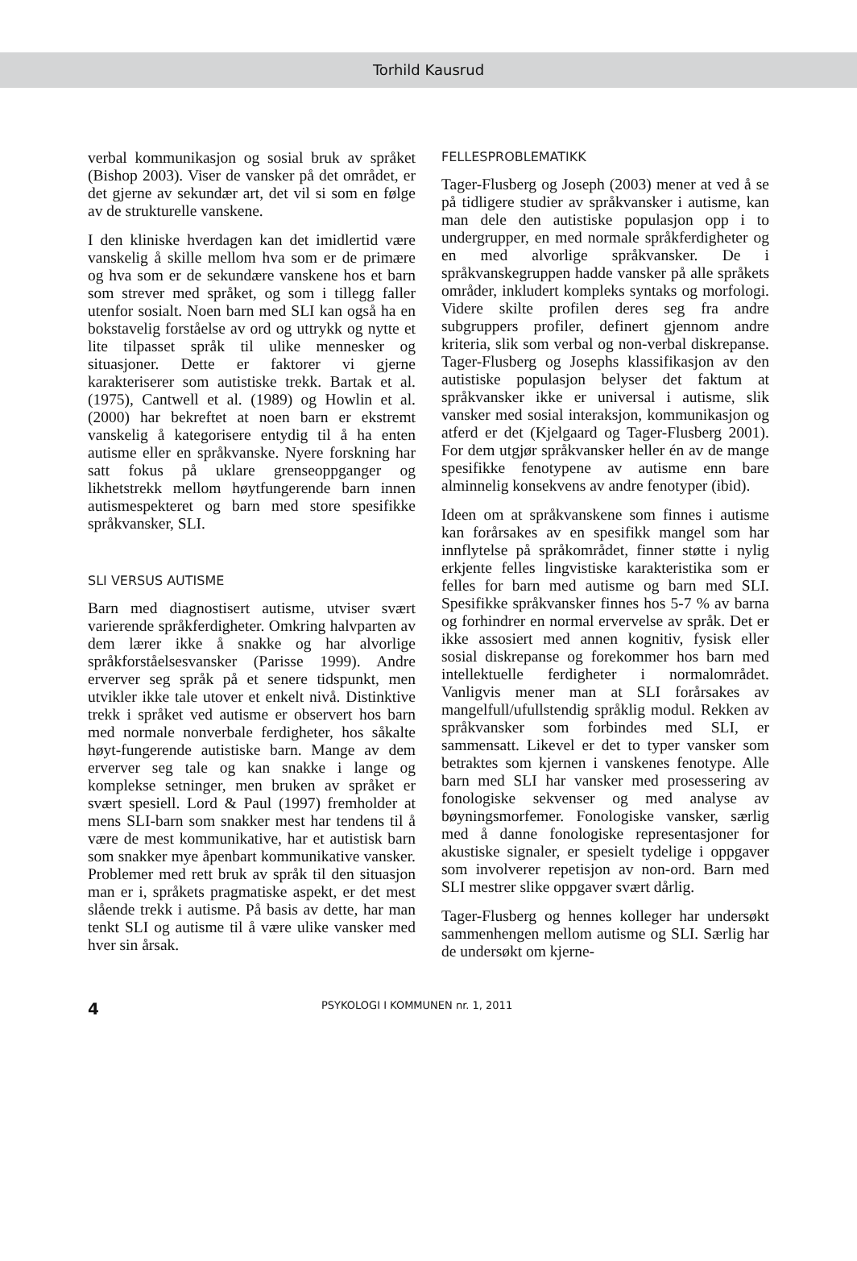Torhild Kausrud
verbal kommunikasjon og sosial bruk av språket (Bishop 2003). Viser de vansker på det området, er det gjerne av sekundær art, det vil si som en følge av de strukturelle vanskene.
I den kliniske hverdagen kan det imidlertid være vanskelig å skille mellom hva som er de primære og hva som er de sekundære vanskene hos et barn som strever med språket, og som i tillegg faller utenfor sosialt. Noen barn med SLI kan også ha en bokstavelig forståelse av ord og uttrykk og nytte et lite tilpasset språk til ulike mennesker og situasjoner. Dette er faktorer vi gjerne karakteriserer som autistiske trekk. Bartak et al. (1975), Cantwell et al. (1989) og Howlin et al. (2000) har bekreftet at noen barn er ekstremt vanskelig å kategorisere entydig til å ha enten autisme eller en språkvanske. Nyere forskning har satt fokus på uklare grenseoppganger og likhetstrekk mellom høytfungerende barn innen autismespekteret og barn med store spesifikke språkvansker, SLI.
SLI VERSUS AUTISME
Barn med diagnostisert autisme, utviser svært varierende språkferdigheter. Omkring halvparten av dem lærer ikke å snakke og har alvorlige språkforståelsesvansker (Parisse 1999). Andre erverver seg språk på et senere tidspunkt, men utvikler ikke tale utover et enkelt nivå. Distinktive trekk i språket ved autisme er observert hos barn med normale nonverbale ferdigheter, hos såkalte høyt-fungerende autistiske barn. Mange av dem erverver seg tale og kan snakke i lange og komplekse setninger, men bruken av språket er svært spesiell. Lord & Paul (1997) fremholder at mens SLI-barn som snakker mest har tendens til å være de mest kommunikative, har et autistisk barn som snakker mye åpenbart kommunikative vansker. Problemer med rett bruk av språk til den situasjon man er i, språkets pragmatiske aspekt, er det mest slående trekk i autisme. På basis av dette, har man tenkt SLI og autisme til å være ulike vansker med hver sin årsak.
FELLESPROBLEMATIKK
Tager-Flusberg og Joseph (2003) mener at ved å se på tidligere studier av språkvansker i autisme, kan man dele den autistiske populasjon opp i to undergrupper, en med normale språkferdigheter og en med alvorlige språkvansker. De i språkvanskegruppen hadde vansker på alle språkets områder, inkludert kompleks syntaks og morfologi. Videre skilte profilen deres seg fra andre subgruppers profiler, definert gjennom andre kriteria, slik som verbal og non-verbal diskrepanse. Tager-Flusberg og Josephs klassifikasjon av den autistiske populasjon belyser det faktum at språkvansker ikke er universal i autisme, slik vansker med sosial interaksjon, kommunikasjon og atferd er det (Kjelgaard og Tager-Flusberg 2001). For dem utgjør språkvansker heller én av de mange spesifikke fenotypene av autisme enn bare alminnelig konsekvens av andre fenotyper (ibid).
Ideen om at språkvanskene som finnes i autisme kan forårsakes av en spesifikk mangel som har innflytelse på språkområdet, finner støtte i nylig erkjente felles lingvistiske karakteristika som er felles for barn med autisme og barn med SLI. Spesifikke språkvansker finnes hos 5-7 % av barna og forhindrer en normal ervervelse av språk. Det er ikke assosiert med annen kognitiv, fysisk eller sosial diskrepanse og forekommer hos barn med intellektuelle ferdigheter i normalområdet. Vanligvis mener man at SLI forårsakes av mangelfull/ufullstendig språklig modul. Rekken av språkvansker som forbindes med SLI, er sammensatt. Likevel er det to typer vansker som betraktes som kjernen i vanskenes fenotype. Alle barn med SLI har vansker med prosessering av fonologiske sekvenser og med analyse av bøyningsmorfemer. Fonologiske vansker, særlig med å danne fonologiske representasjoner for akustiske signaler, er spesielt tydelige i oppgaver som involverer repetisjon av non-ord. Barn med SLI mestrer slike oppgaver svært dårlig.
Tager-Flusberg og hennes kolleger har undersøkt sammenhengen mellom autisme og SLI. Særlig har de undersøkt om kjerne-
4 PSYKOLOGI I KOMMUNEN nr. 1, 2011